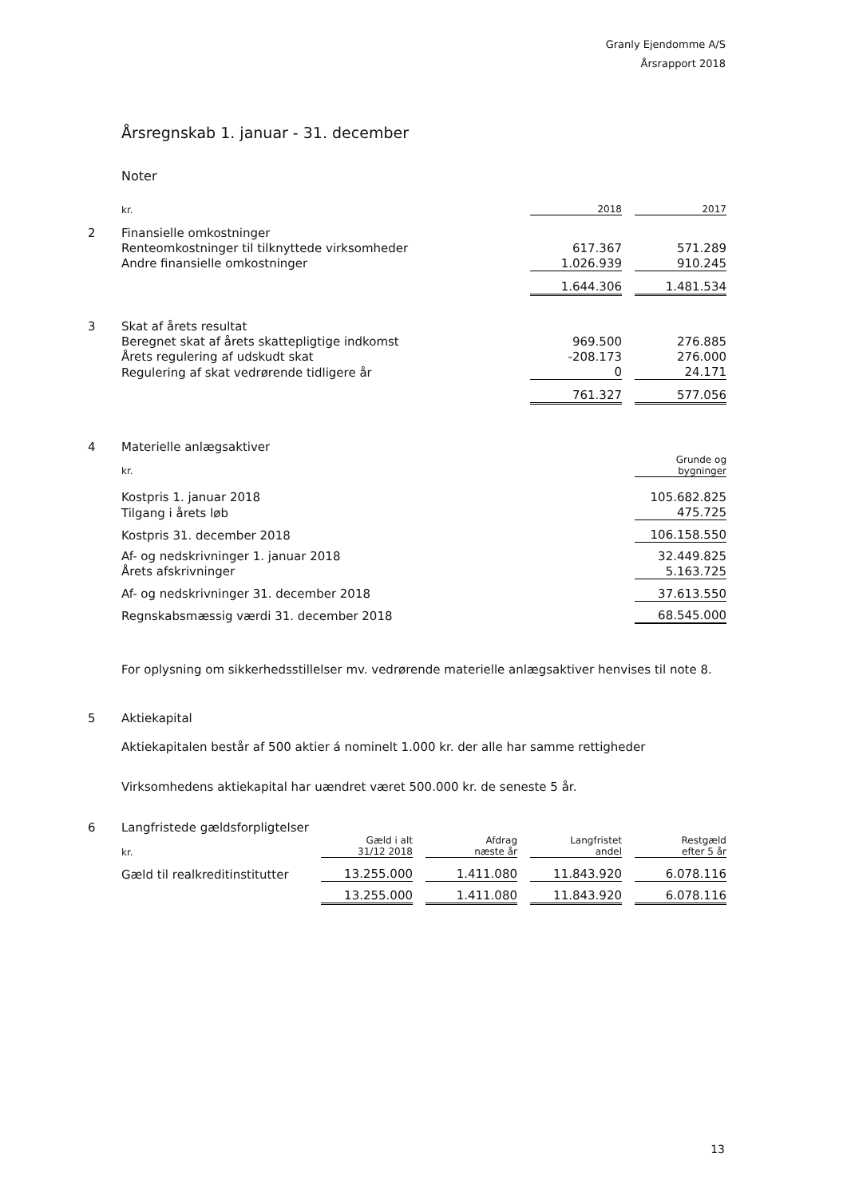Granly Ejendomme A/S
Årsrapport 2018
Årsregnskab 1. januar - 31. december
Noter
| | kr. | 2018 | | 2017 |
| 2 | Finansielle omkostninger | | | |
| | Renteomkostninger til tilknyttede virksomheder | 617.367 | | 571.289 |
| | Andre finansielle omkostninger | 1.026.939 | | 910.245 |
| | | 1.644.306 | | 1.481.534 |
| 3 | Skat af årets resultat | | | |
| | Beregnet skat af årets skattepligtige indkomst | 969.500 | | 276.885 |
| | Årets regulering af udskudt skat | -208.173 | | 276.000 |
| | Regulering af skat vedrørende tidligere år | 0 | | 24.171 |
| | | 761.327 | | 577.056 |
| 4 | Materielle anlægsaktiver | | | |
| | kr. | | | Grunde og bygninger |
| | Kostpris 1. januar 2018 | | | 105.682.825 |
| | Tilgang i årets løb | | | 475.725 |
| | Kostpris 31. december 2018 | | | 106.158.550 |
| | Af- og nedskrivninger 1. januar 2018 | | | 32.449.825 |
| | Årets afskrivninger | | | 5.163.725 |
| | Af- og nedskrivninger 31. december 2018 | | | 37.613.550 |
| | Regnskabsmæssig værdi 31. december 2018 | | | 68.545.000 |
For oplysning om sikkerhedsstillelser mv. vedrørende materielle anlægsaktiver henvises til note 8.
| 5 | Aktiekapital |
| | Aktiekapitalen består af 500 aktier á nominelt 1.000 kr. der alle har samme rettigheder |
| | Virksomhedens aktiekapital har uændret været 500.000 kr. de seneste 5 år. |
| 6 | Langfristede gældsforpligtelser | | | | | | | |
| | kr. | Gæld i alt 31/12 2018 | | Afdrag næste år | | Langfristet andel | | Restgæld efter 5 år |
| | Gæld til realkreditinstitutter | 13.255.000 | | 1.411.080 | | 11.843.920 | | 6.078.116 |
| | | 13.255.000 | | 1.411.080 | | 11.843.920 | | 6.078.116 |
13